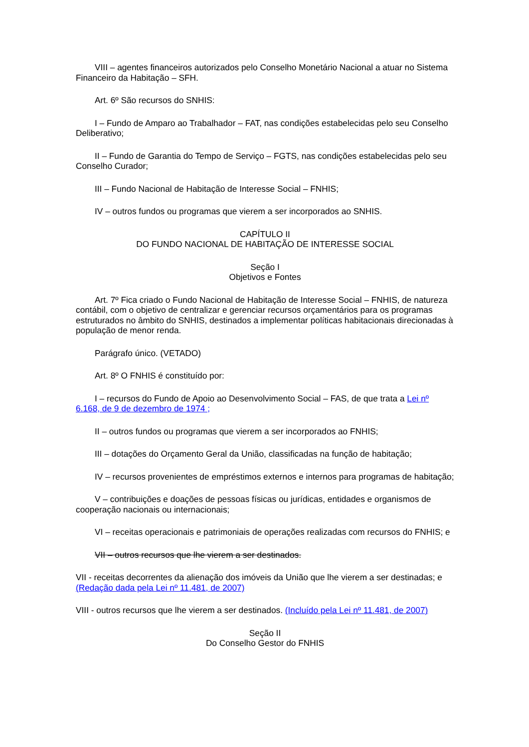VIII – agentes financeiros autorizados pelo Conselho Monetário Nacional a atuar no Sistema Financeiro da Habitação – SFH.
Art. 6º São recursos do SNHIS:
I – Fundo de Amparo ao Trabalhador – FAT, nas condições estabelecidas pelo seu Conselho Deliberativo;
II – Fundo de Garantia do Tempo de Serviço – FGTS, nas condições estabelecidas pelo seu Conselho Curador;
III – Fundo Nacional de Habitação de Interesse Social – FNHIS;
IV – outros fundos ou programas que vierem a ser incorporados ao SNHIS.
CAPÍTULO II
DO FUNDO NACIONAL DE HABITAÇÃO DE INTERESSE SOCIAL
Seção I
Objetivos e Fontes
Art. 7º Fica criado o Fundo Nacional de Habitação de Interesse Social – FNHIS, de natureza contábil, com o objetivo de centralizar e gerenciar recursos orçamentários para os programas estruturados no âmbito do SNHIS, destinados a implementar políticas habitacionais direcionadas à população de menor renda.
Parágrafo único. (VETADO)
Art. 8º O FNHIS é constituído por:
I – recursos do Fundo de Apoio ao Desenvolvimento Social – FAS, de que trata a Lei nº 6.168, de 9 de dezembro de 1974 ;
II – outros fundos ou programas que vierem a ser incorporados ao FNHIS;
III – dotações do Orçamento Geral da União, classificadas na função de habitação;
IV – recursos provenientes de empréstimos externos e internos para programas de habitação;
V – contribuições e doações de pessoas físicas ou jurídicas, entidades e organismos de cooperação nacionais ou internacionais;
VI – receitas operacionais e patrimoniais de operações realizadas com recursos do FNHIS; e
VII – outros recursos que lhe vierem a ser destinados.
VII - receitas decorrentes da alienação dos imóveis da União que lhe vierem a ser destinadas; e (Redação dada pela Lei nº 11.481, de 2007)
VIII - outros recursos que lhe vierem a ser destinados. (Incluído pela Lei nº 11.481, de 2007)
Seção II
Do Conselho Gestor do FNHIS